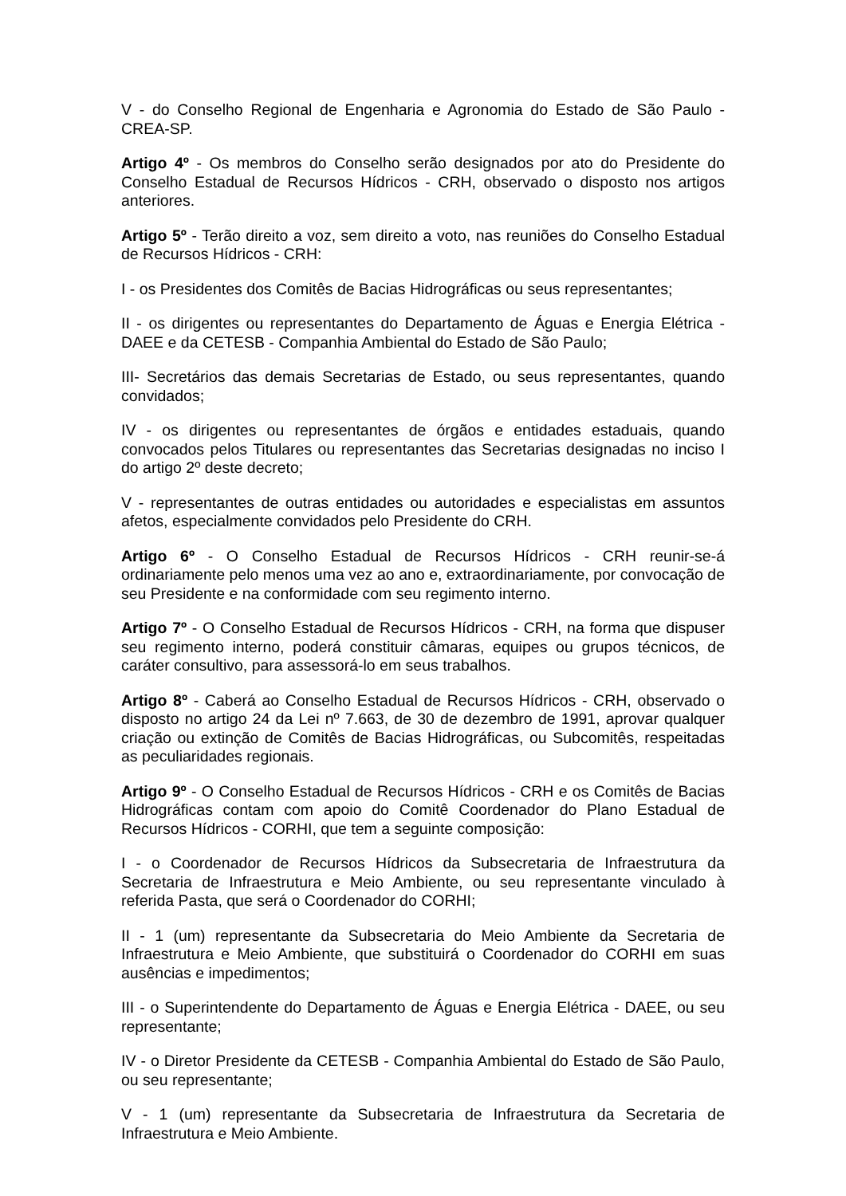V - do Conselho Regional de Engenharia e Agronomia do Estado de São Paulo - CREA-SP.
Artigo 4º - Os membros do Conselho serão designados por ato do Presidente do Conselho Estadual de Recursos Hídricos - CRH, observado o disposto nos artigos anteriores.
Artigo 5º - Terão direito a voz, sem direito a voto, nas reuniões do Conselho Estadual de Recursos Hídricos - CRH:
I - os Presidentes dos Comitês de Bacias Hidrográficas ou seus representantes;
II - os dirigentes ou representantes do Departamento de Águas e Energia Elétrica - DAEE e da CETESB - Companhia Ambiental do Estado de São Paulo;
III- Secretários das demais Secretarias de Estado, ou seus representantes, quando convidados;
IV - os dirigentes ou representantes de órgãos e entidades estaduais, quando convocados pelos Titulares ou representantes das Secretarias designadas no inciso I do artigo 2º deste decreto;
V - representantes de outras entidades ou autoridades e especialistas em assuntos afetos, especialmente convidados pelo Presidente do CRH.
Artigo 6º - O Conselho Estadual de Recursos Hídricos - CRH reunir-se-á ordinariamente pelo menos uma vez ao ano e, extraordinariamente, por convocação de seu Presidente e na conformidade com seu regimento interno.
Artigo 7º - O Conselho Estadual de Recursos Hídricos - CRH, na forma que dispuser seu regimento interno, poderá constituir câmaras, equipes ou grupos técnicos, de caráter consultivo, para assessorá-lo em seus trabalhos.
Artigo 8º - Caberá ao Conselho Estadual de Recursos Hídricos - CRH, observado o disposto no artigo 24 da Lei nº 7.663, de 30 de dezembro de 1991, aprovar qualquer criação ou extinção de Comitês de Bacias Hidrográficas, ou Subcomitês, respeitadas as peculiaridades regionais.
Artigo 9º - O Conselho Estadual de Recursos Hídricos - CRH e os Comitês de Bacias Hidrográficas contam com apoio do Comitê Coordenador do Plano Estadual de Recursos Hídricos - CORHI, que tem a seguinte composição:
I - o Coordenador de Recursos Hídricos da Subsecretaria de Infraestrutura da Secretaria de Infraestrutura e Meio Ambiente, ou seu representante vinculado à referida Pasta, que será o Coordenador do CORHI;
II - 1 (um) representante da Subsecretaria do Meio Ambiente da Secretaria de Infraestrutura e Meio Ambiente, que substituirá o Coordenador do CORHI em suas ausências e impedimentos;
III - o Superintendente do Departamento de Águas e Energia Elétrica - DAEE, ou seu representante;
IV - o Diretor Presidente da CETESB - Companhia Ambiental do Estado de São Paulo, ou seu representante;
V - 1 (um) representante da Subsecretaria de Infraestrutura da Secretaria de Infraestrutura e Meio Ambiente.